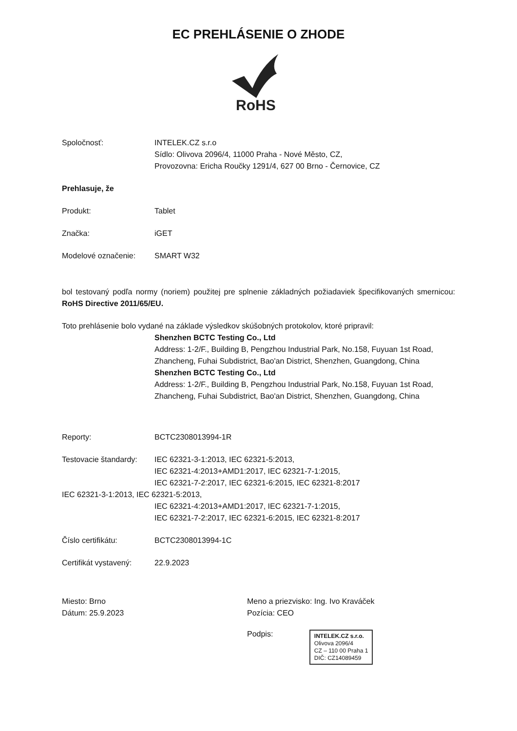EC PREHLÁSENIE O ZHODE
RoHS
Spoločnosť: INTELEK.CZ s.r.o
Sídlo: Olivova 2096/4, 11000 Praha - Nové Město, CZ,
Provozovna: Ericha Roučky 1291/4, 627 00 Brno - Černovice, CZ
Prehlasuje, že
Produkt: Tablet
Značka: iGET
Modelové označenie: SMART W32
bol testovaný podľa normy (noriem) použitej pre splnenie základných požiadaviek špecifikovaných smernicou: RoHS Directive 2011/65/EU.
Toto prehlásenie bolo vydané na základe výsledkov skúšobných protokolov, ktoré pripravil:
Shenzhen BCTC Testing Co., Ltd
Address: 1-2/F., Building B, Pengzhou Industrial Park, No.158, Fuyuan 1st Road, Zhancheng, Fuhai Subdistrict, Bao'an District, Shenzhen, Guangdong, China
Shenzhen BCTC Testing Co., Ltd
Address: 1-2/F., Building B, Pengzhou Industrial Park, No.158, Fuyuan 1st Road, Zhancheng, Fuhai Subdistrict, Bao'an District, Shenzhen, Guangdong, China
Reporty: BCTC2308013994-1R
Testovacie štandardy:
IEC 62321-3-1:2013, IEC 62321-5:2013,
IEC 62321-4:2013+AMD1:2017, IEC 62321-7-1:2015,
IEC 62321-7-2:2017, IEC 62321-6:2015, IEC 62321-8:2017
IEC 62321-3-1:2013, IEC 62321-5:2013,
IEC 62321-4:2013+AMD1:2017, IEC 62321-7-1:2015,
IEC 62321-7-2:2017, IEC 62321-6:2015, IEC 62321-8:2017
Číslo certifikátu: BCTC2308013994-1C
Certifikát vystavený:
22.9.2023
Miesto: Brno
Dátum: 25.9.2023
Meno a priezvisko: Ing. Ivo Kraváček
Pozícia: CEO
Podpis: INTELEK.CZ s.r.o.
Olivova 2096/4
CZ – 110 00 Praha 1
DIČ: CZ14089459